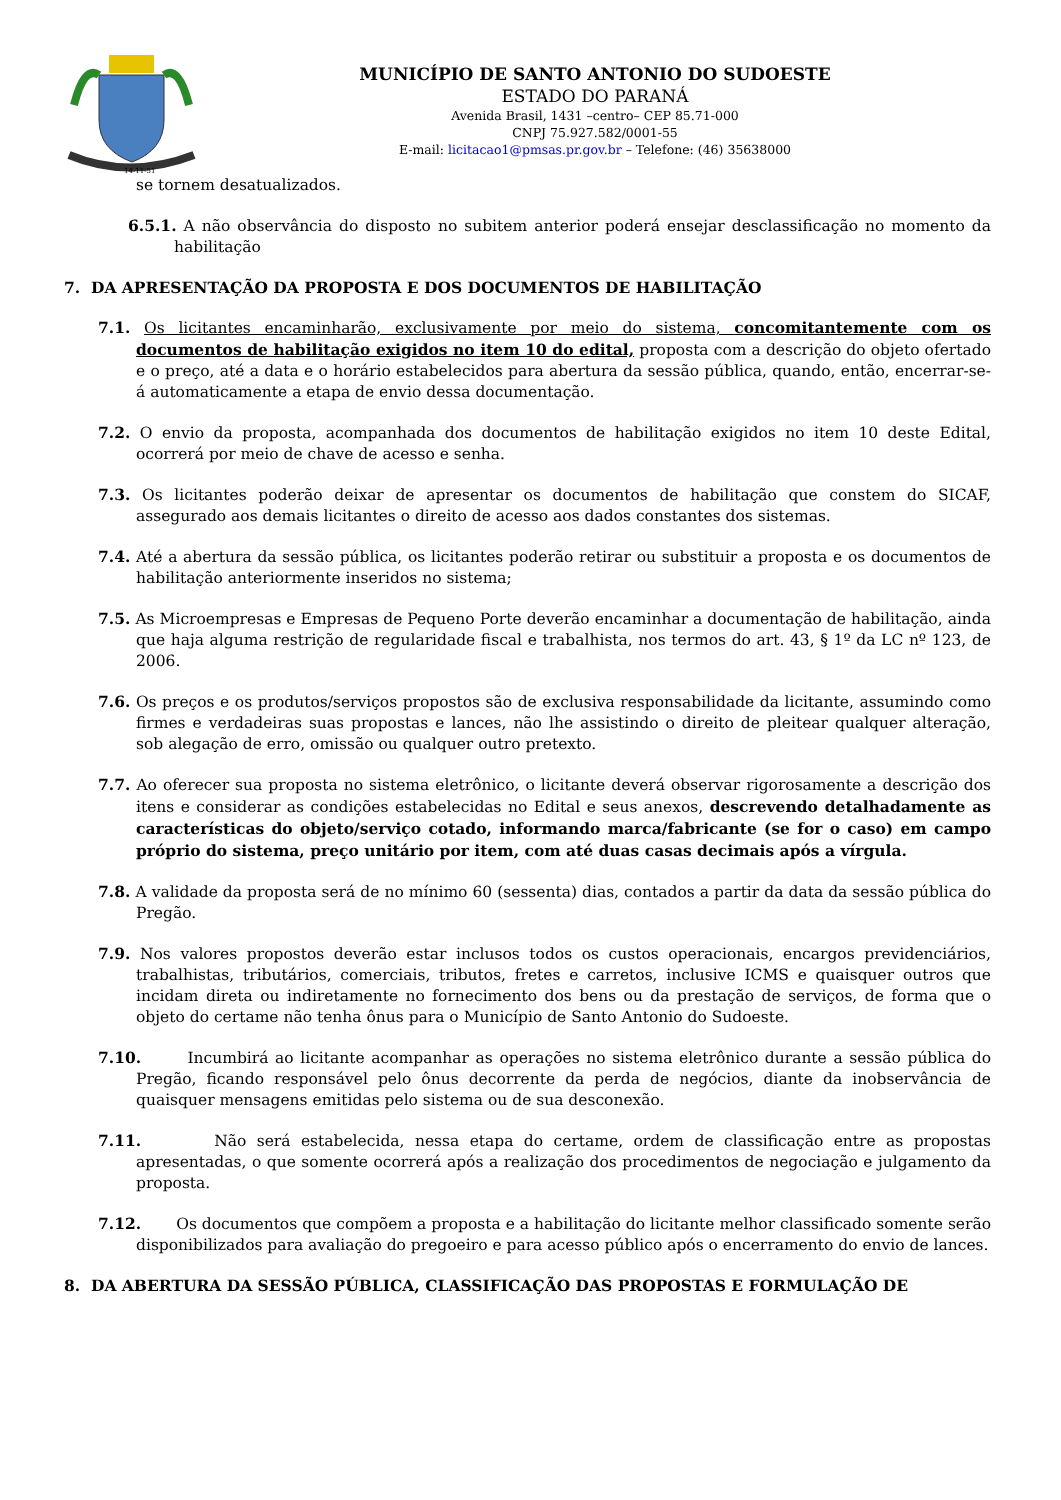14-11-51
MUNICÍPIO DE SANTO ANTONIO DO SUDOESTE
ESTADO DO PARANÁ
Avenida Brasil, 1431 –centro– CEP 85.71-000
CNPJ 75.927.582/0001-55
E-mail: licitacao1@pmsas.pr.gov.br – Telefone: (46) 35638000
se tornem desatualizados.
6.5.1. A não observância do disposto no subitem anterior poderá ensejar desclassificação no momento da habilitação
7. DA APRESENTAÇÃO DA PROPOSTA E DOS DOCUMENTOS DE HABILITAÇÃO
7.1. Os licitantes encaminharão, exclusivamente por meio do sistema, concomitantemente com os documentos de habilitação exigidos no item 10 do edital, proposta com a descrição do objeto ofertado e o preço, até a data e o horário estabelecidos para abertura da sessão pública, quando, então, encerrar-se-á automaticamente a etapa de envio dessa documentação.
7.2. O envio da proposta, acompanhada dos documentos de habilitação exigidos no item 10 deste Edital, ocorrerá por meio de chave de acesso e senha.
7.3. Os licitantes poderão deixar de apresentar os documentos de habilitação que constem do SICAF, assegurado aos demais licitantes o direito de acesso aos dados constantes dos sistemas.
7.4. Até a abertura da sessão pública, os licitantes poderão retirar ou substituir a proposta e os documentos de habilitação anteriormente inseridos no sistema;
7.5. As Microempresas e Empresas de Pequeno Porte deverão encaminhar a documentação de habilitação, ainda que haja alguma restrição de regularidade fiscal e trabalhista, nos termos do art. 43, § 1º da LC nº 123, de 2006.
7.6. Os preços e os produtos/serviços propostos são de exclusiva responsabilidade da licitante, assumindo como firmes e verdadeiras suas propostas e lances, não lhe assistindo o direito de pleitear qualquer alteração, sob alegação de erro, omissão ou qualquer outro pretexto.
7.7. Ao oferecer sua proposta no sistema eletrônico, o licitante deverá observar rigorosamente a descrição dos itens e considerar as condições estabelecidas no Edital e seus anexos, descrevendo detalhadamente as características do objeto/serviço cotado, informando marca/fabricante (se for o caso) em campo próprio do sistema, preço unitário por item, com até duas casas decimais após a vírgula.
7.8. A validade da proposta será de no mínimo 60 (sessenta) dias, contados a partir da data da sessão pública do Pregão.
7.9. Nos valores propostos deverão estar inclusos todos os custos operacionais, encargos previdenciários, trabalhistas, tributários, comerciais, tributos, fretes e carretos, inclusive ICMS e quaisquer outros que incidam direta ou indiretamente no fornecimento dos bens ou da prestação de serviços, de forma que o objeto do certame não tenha ônus para o Município de Santo Antonio do Sudoeste.
7.10. Incumbirá ao licitante acompanhar as operações no sistema eletrônico durante a sessão pública do Pregão, ficando responsável pelo ônus decorrente da perda de negócios, diante da inobservância de quaisquer mensagens emitidas pelo sistema ou de sua desconexão.
7.11. Não será estabelecida, nessa etapa do certame, ordem de classificação entre as propostas apresentadas, o que somente ocorrerá após a realização dos procedimentos de negociação e julgamento da proposta.
7.12. Os documentos que compõem a proposta e a habilitação do licitante melhor classificado somente serão disponibilizados para avaliação do pregoeiro e para acesso público após o encerramento do envio de lances.
8. DA ABERTURA DA SESSÃO PÚBLICA, CLASSIFICAÇÃO DAS PROPOSTAS E FORMULAÇÃO DE